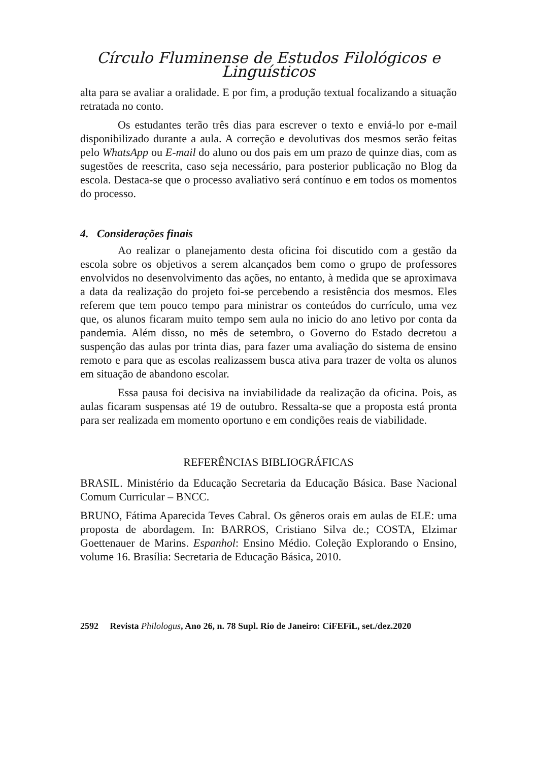Círculo Fluminense de Estudos Filológicos e Linguísticos
alta para se avaliar a oralidade. E por fim, a produção textual focalizando a situação retratada no conto.
Os estudantes terão três dias para escrever o texto e enviá-lo por e-mail disponibilizado durante a aula. A correção e devolutivas dos mesmos serão feitas pelo WhatsApp ou E-mail do aluno ou dos pais em um prazo de quinze dias, com as sugestões de reescrita, caso seja necessário, para posterior publicação no Blog da escola. Destaca-se que o processo avaliativo será contínuo e em todos os momentos do processo.
4. Considerações finais
Ao realizar o planejamento desta oficina foi discutido com a gestão da escola sobre os objetivos a serem alcançados bem como o grupo de professores envolvidos no desenvolvimento das ações, no entanto, à medida que se aproximava a data da realização do projeto foi-se percebendo a resistência dos mesmos. Eles referem que tem pouco tempo para ministrar os conteúdos do currículo, uma vez que, os alunos ficaram muito tempo sem aula no inicio do ano letivo por conta da pandemia. Além disso, no mês de setembro, o Governo do Estado decretou a suspenção das aulas por trinta dias, para fazer uma avaliação do sistema de ensino remoto e para que as escolas realizassem busca ativa para trazer de volta os alunos em situação de abandono escolar.
Essa pausa foi decisiva na inviabilidade da realização da oficina. Pois, as aulas ficaram suspensas até 19 de outubro. Ressalta-se que a proposta está pronta para ser realizada em momento oportuno e em condições reais de viabilidade.
REFERÊNCIAS BIBLIOGRÁFICAS
BRASIL. Ministério da Educação Secretaria da Educação Básica. Base Nacional Comum Curricular – BNCC.
BRUNO, Fátima Aparecida Teves Cabral. Os gêneros orais em aulas de ELE: uma proposta de abordagem. In: BARROS, Cristiano Silva de.; COSTA, Elzimar Goettenauer de Marins. Espanhol: Ensino Médio. Coleção Explorando o Ensino, volume 16. Brasília: Secretaria de Educação Básica, 2010.
2592 Revista Philologus, Ano 26, n. 78 Supl. Rio de Janeiro: CiFEFiL, set./dez.2020